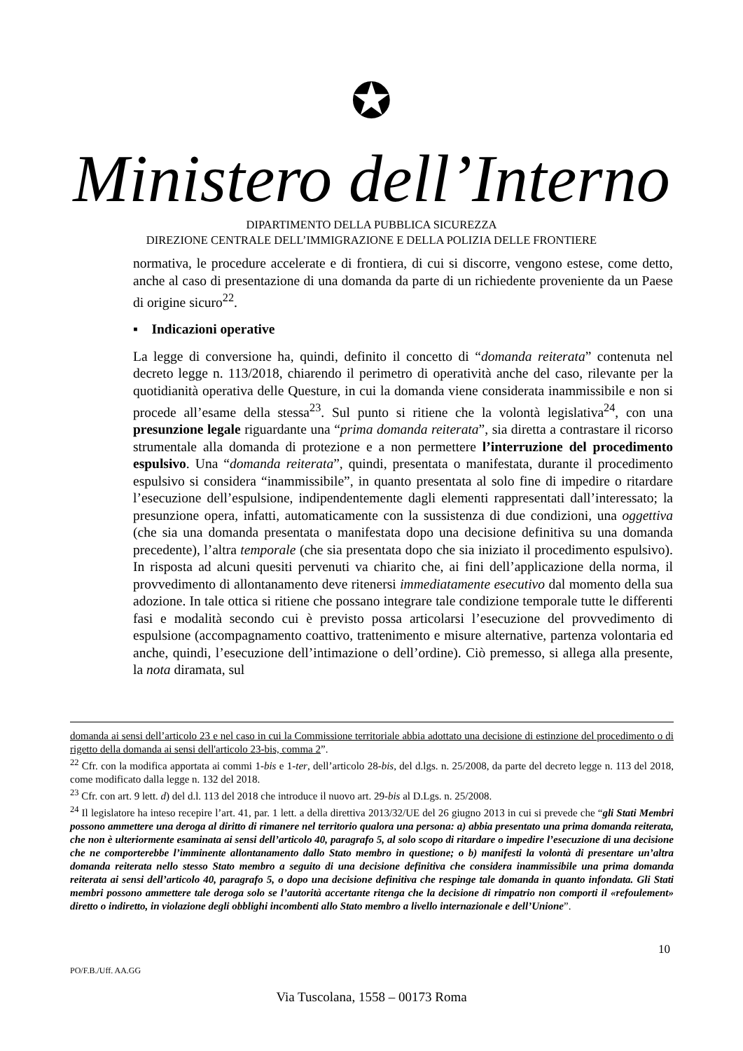✪
Ministero dell’Interno
DIPARTIMENTO DELLA PUBBLICA SICUREZZA
DIREZIONE CENTRALE DELL’IMMIGRAZIONE E DELLA POLIZIA DELLE FRONTIERE
normativa, le procedure accelerate e di frontiera, di cui si discorre, vengono estese, come detto, anche al caso di presentazione di una domanda da parte di un richiedente proveniente da un Paese di origine sicuro<sup>22</sup>.
▪ Indicazioni operative
La legge di conversione ha, quindi, definito il concetto di “domanda reiterata” contenuta nel decreto legge n. 113/2018, chiarendo il perimetro di operatività anche del caso, rilevante per la quotidianità operativa delle Questure, in cui la domanda viene considerata inammissibile e non si procede all’esame della stessa<sup>23</sup>. Sul punto si ritiene che la volontà legislativa<sup>24</sup>, con una presunzione legale riguardante una “prima domanda reiterata”, sia diretta a contrastare il ricorso strumentale alla domanda di protezione e a non permettere l’interruzione del procedimento espulsivo. Una “domanda reiterata”, quindi, presentata o manifestata, durante il procedimento espulsivo si considera “inammissibile”, in quanto presentata al solo fine di impedire o ritardare l’esecuzione dell’espulsione, indipendentemente dagli elementi rappresentati dall’interessato; la presunzione opera, infatti, automaticamente con la sussistenza di due condizioni, una oggettiva (che sia una domanda presentata o manifestata dopo una decisione definitiva su una domanda precedente), l’altra temporale (che sia presentata dopo che sia iniziato il procedimento espulsivo). In risposta ad alcuni quesiti pervenuti va chiarito che, ai fini dell’applicazione della norma, il provvedimento di allontanamento deve ritenersi immediatamente esecutivo dal momento della sua adozione. In tale ottica si ritiene che possano integrare tale condizione temporale tutte le differenti fasi e modalità secondo cui è previsto possa articolarsi l’esecuzione del provvedimento di espulsione (accompagnamento coattivo, trattenimento e misure alternative, partenza volontaria ed anche, quindi, l’esecuzione dell’intimazione o dell’ordine). Ciò premesso, si allega alla presente, la nota diramata, sul
domanda ai sensi dell’articolo 23 e nel caso in cui la Commissione territoriale abbia adottato una decisione di estinzione del procedimento o di rigetto della domanda ai sensi dell'articolo 23-bis, comma 2”.
<sup>22</sup> Cfr. con la modifica apportata ai commi 1-bis e 1-ter, dell’articolo 28-bis, del d.lgs. n. 25/2008, da parte del decreto legge n. 113 del 2018, come modificato dalla legge n. 132 del 2018.
<sup>23</sup> Cfr. con art. 9 lett. d) del d.l. 113 del 2018 che introduce il nuovo art. 29-bis al D.Lgs. n. 25/2008.
<sup>24</sup> Il legislatore ha inteso recepire l’art. 41, par. 1 lett. a della direttiva 2013/32/UE del 26 giugno 2013 in cui si prevede che “gli Stati Membri possono ammettere una deroga al diritto di rimanere nel territorio qualora una persona: a) abbia presentato una prima domanda reiterata, che non è ulteriormente esaminata ai sensi dell’articolo 40, paragrafo 5, al solo scopo di ritardare o impedire l’esecuzione di una decisione che ne comporterebbe l’imminente allontanamento dallo Stato membro in questione; o b) manifesti la volontà di presentare un’altra domanda reiterata nello stesso Stato membro a seguito di una decisione definitiva che considera inammissibile una prima domanda reiterata ai sensi dell’articolo 40, paragrafo 5, o dopo una decisione definitiva che respinge tale domanda in quanto infondata. Gli Stati membri possono ammettere tale deroga solo se l’autorità accertante ritenga che la decisione di rimpatrio non comporti il «refoulement» diretto o indiretto, in violazione degli obblighi incombenti allo Stato membro a livello internazionale e dell’Unione”.
10
PO/F.B./Uff. AA.GG
Via Tuscolana, 1558 – 00173 Roma